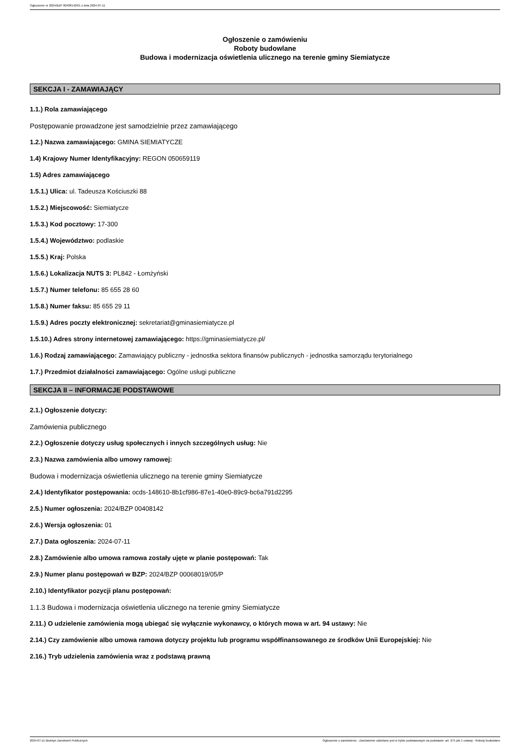Ogłoszenie nr 2024/BZP 00408142/01 z dnia 2024-07-11
Ogłoszenie o zamówieniu
Roboty budowlane
Budowa i modernizacja oświetlenia ulicznego na terenie gminy Siemiatycze
SEKCJA I - ZAMAWIAJĄCY
1.1.) Rola zamawiającego
Postępowanie prowadzone jest samodzielnie przez zamawiającego
1.2.) Nazwa zamawiającego: GMINA SIEMIATYCZE
1.4) Krajowy Numer Identyfikacyjny: REGON 050659119
1.5) Adres zamawiającego
1.5.1.) Ulica: ul. Tadeusza Kościuszki 88
1.5.2.) Miejscowość: Siemiatycze
1.5.3.) Kod pocztowy: 17-300
1.5.4.) Województwo: podlaskie
1.5.5.) Kraj: Polska
1.5.6.) Lokalizacja NUTS 3: PL842 - Łomżyński
1.5.7.) Numer telefonu: 85 655 28 60
1.5.8.) Numer faksu: 85 655 29 11
1.5.9.) Adres poczty elektronicznej: sekretariat@gminasiemiatycze.pl
1.5.10.) Adres strony internetowej zamawiającego: https://gminasiemiatycze.pl/
1.6.) Rodzaj zamawiającego: Zamawiający publiczny - jednostka sektora finansów publicznych - jednostka samorządu terytorialnego
1.7.) Przedmiot działalności zamawiającego: Ogólne usługi publiczne
SEKCJA II – INFORMACJE PODSTAWOWE
2.1.) Ogłoszenie dotyczy:
Zamówienia publicznego
2.2.) Ogłoszenie dotyczy usług społecznych i innych szczególnych usług: Nie
2.3.) Nazwa zamówienia albo umowy ramowej:
Budowa i modernizacja oświetlenia ulicznego na terenie gminy Siemiatycze
2.4.) Identyfikator postępowania: ocds-148610-8b1cf986-87e1-40e0-89c9-bc6a791d2295
2.5.) Numer ogłoszenia: 2024/BZP 00408142
2.6.) Wersja ogłoszenia: 01
2.7.) Data ogłoszenia: 2024-07-11
2.8.) Zamówienie albo umowa ramowa zostały ujęte w planie postępowań: Tak
2.9.) Numer planu postępowań w BZP: 2024/BZP 00068019/05/P
2.10.) Identyfikator pozycji planu postępowań:
1.1.3 Budowa i modernizacja oświetlenia ulicznego na terenie gminy Siemiatycze
2.11.) O udzielenie zamówienia mogą ubiegać się wyłącznie wykonawcy, o których mowa w art. 94 ustawy: Nie
2.14.) Czy zamówienie albo umowa ramowa dotyczy projektu lub programu współfinansowanego ze środków Unii Europejskiej: Nie
2.16.) Tryb udzielenia zamówienia wraz z podstawą prawną
2024-07-11 Biuletyn Zamówień Publicznych Ogłoszenie o zamówieniu - Zamówienie udzielane jest w trybie podstawowym na podstawie: art. 275 pkt 1 ustawy - Roboty budowlane